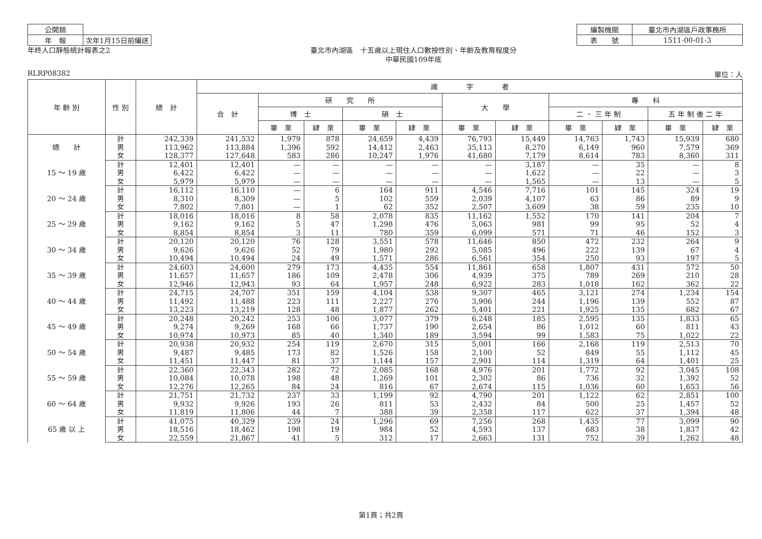| 公開類 | |
| 年 報 | 次年1月15日前編送 |
| 編製機關 | 臺北市內湖區戶政事務所 |
| 表 號 | 1511-00-01-3 |
年終人口靜態統計報表之2 臺北市內湖區　十五歲以上現住人口數按性別、年齡及教育程度分
中華民國109年底
RLRP08382 單位：人
| 年 齡 別 | 性 別 | 總 計 | 識 字 者 | | | | | | | | | | |
| --- | --- | --- | --- | --- | --- | --- | --- | --- | --- | --- | --- | --- | --- |
| | | | 合 計 | 研 究 所 | | | | 大 學 | | 專 科 | | | |
| | | | | 博 士 | | 碩 士 | | | | 二 、 三 年 制 | | 五 年 制 後 二 年 | |
| | | | | 畢 業 | 肄 業 | 畢 業 | 肄 業 | 畢 業 | 肄 業 | 畢 業 | 肄 業 | 畢 業 | 肄 業 |
| 總 計 | 計 | 242,339 | 241,532 | 1,979 | 878 | 24,659 | 4,439 | 76,793 | 15,449 | 14,763 | 1,743 | 15,939 | 680 |
| | 男 | 113,962 | 113,884 | 1,396 | 592 | 14,412 | 2,463 | 35,113 | 8,270 | 6,149 | 960 | 7,579 | 369 |
| | 女 | 128,377 | 127,648 | 583 | 286 | 10,247 | 1,976 | 41,680 | 7,179 | 8,614 | 783 | 8,360 | 311 |
| 15 ～ 19 歲 | 計 | 12,401 | 12,401 | — | — | — | — | — | 3,187 | — | 35 | — | 8 |
| | 男 | 6,422 | 6,422 | — | — | — | — | — | 1,622 | — | 22 | — | 3 |
| | 女 | 5,979 | 5,979 | — | — | — | — | — | 1,565 | — | 13 | — | 5 |
| 20 ～ 24 歲 | 計 | 16,112 | 16,110 | — | 6 | 164 | 911 | 4,546 | 7,716 | 101 | 145 | 324 | 19 |
| | 男 | 8,310 | 8,309 | — | 5 | 102 | 559 | 2,039 | 4,107 | 63 | 86 | 89 | 9 |
| | 女 | 7,802 | 7,801 | — | 1 | 62 | 352 | 2,507 | 3,609 | 38 | 59 | 235 | 10 |
| 25 ～ 29 歲 | 計 | 18,016 | 18,016 | 8 | 58 | 2,078 | 835 | 11,162 | 1,552 | 170 | 141 | 204 | 7 |
| | 男 | 9,162 | 9,162 | 5 | 47 | 1,298 | 476 | 5,063 | 981 | 99 | 95 | 52 | 4 |
| | 女 | 8,854 | 8,854 | 3 | 11 | 780 | 359 | 6,099 | 571 | 71 | 46 | 152 | 3 |
| 30 ～ 34 歲 | 計 | 20,120 | 20,120 | 76 | 128 | 3,551 | 578 | 11,646 | 850 | 472 | 232 | 264 | 9 |
| | 男 | 9,626 | 9,626 | 52 | 79 | 1,980 | 292 | 5,085 | 496 | 222 | 139 | 67 | 4 |
| | 女 | 10,494 | 10,494 | 24 | 49 | 1,571 | 286 | 6,561 | 354 | 250 | 93 | 197 | 5 |
| 35 ～ 39 歲 | 計 | 24,603 | 24,600 | 279 | 173 | 4,435 | 554 | 11,861 | 658 | 1,807 | 431 | 572 | 50 |
| | 男 | 11,657 | 11,657 | 186 | 109 | 2,478 | 306 | 4,939 | 375 | 789 | 269 | 210 | 28 |
| | 女 | 12,946 | 12,943 | 93 | 64 | 1,957 | 248 | 6,922 | 283 | 1,018 | 162 | 362 | 22 |
| 40 ～ 44 歲 | 計 | 24,715 | 24,707 | 351 | 159 | 4,104 | 538 | 9,307 | 465 | 3,121 | 274 | 1,234 | 154 |
| | 男 | 11,492 | 11,488 | 223 | 111 | 2,227 | 276 | 3,906 | 244 | 1,196 | 139 | 552 | 87 |
| | 女 | 13,223 | 13,219 | 128 | 48 | 1,877 | 262 | 5,401 | 221 | 1,925 | 135 | 682 | 67 |
| 45 ～ 49 歲 | 計 | 20,248 | 20,242 | 253 | 106 | 3,077 | 379 | 6,248 | 185 | 2,595 | 135 | 1,833 | 65 |
| | 男 | 9,274 | 9,269 | 168 | 66 | 1,737 | 190 | 2,654 | 86 | 1,012 | 60 | 811 | 43 |
| | 女 | 10,974 | 10,973 | 85 | 40 | 1,340 | 189 | 3,594 | 99 | 1,583 | 75 | 1,022 | 22 |
| 50 ～ 54 歲 | 計 | 20,938 | 20,932 | 254 | 119 | 2,670 | 315 | 5,001 | 166 | 2,168 | 119 | 2,513 | 70 |
| | 男 | 9,487 | 9,485 | 173 | 82 | 1,526 | 158 | 2,100 | 52 | 849 | 55 | 1,112 | 45 |
| | 女 | 11,451 | 11,447 | 81 | 37 | 1,144 | 157 | 2,901 | 114 | 1,319 | 64 | 1,401 | 25 |
| 55 ～ 59 歲 | 計 | 22,360 | 22,343 | 282 | 72 | 2,085 | 168 | 4,976 | 201 | 1,772 | 92 | 3,045 | 108 |
| | 男 | 10,084 | 10,078 | 198 | 48 | 1,269 | 101 | 2,302 | 86 | 736 | 32 | 1,392 | 52 |
| | 女 | 12,276 | 12,265 | 84 | 24 | 816 | 67 | 2,674 | 115 | 1,036 | 60 | 1,653 | 56 |
| 60 ～ 64 歲 | 計 | 21,751 | 21,732 | 237 | 33 | 1,199 | 92 | 4,790 | 201 | 1,122 | 62 | 2,851 | 100 |
| | 男 | 9,932 | 9,926 | 193 | 26 | 811 | 53 | 2,432 | 84 | 500 | 25 | 1,457 | 52 |
| | 女 | 11,819 | 11,806 | 44 | 7 | 388 | 39 | 2,358 | 117 | 622 | 37 | 1,394 | 48 |
| 65 歲 以 上 | 計 | 41,075 | 40,329 | 239 | 24 | 1,296 | 69 | 7,256 | 268 | 1,435 | 77 | 3,099 | 90 |
| | 男 | 18,516 | 18,462 | 198 | 19 | 984 | 52 | 4,593 | 137 | 683 | 38 | 1,837 | 42 |
| | 女 | 22,559 | 21,867 | 41 | 5 | 312 | 17 | 2,663 | 131 | 752 | 39 | 1,262 | 48 |
第1頁；共2頁